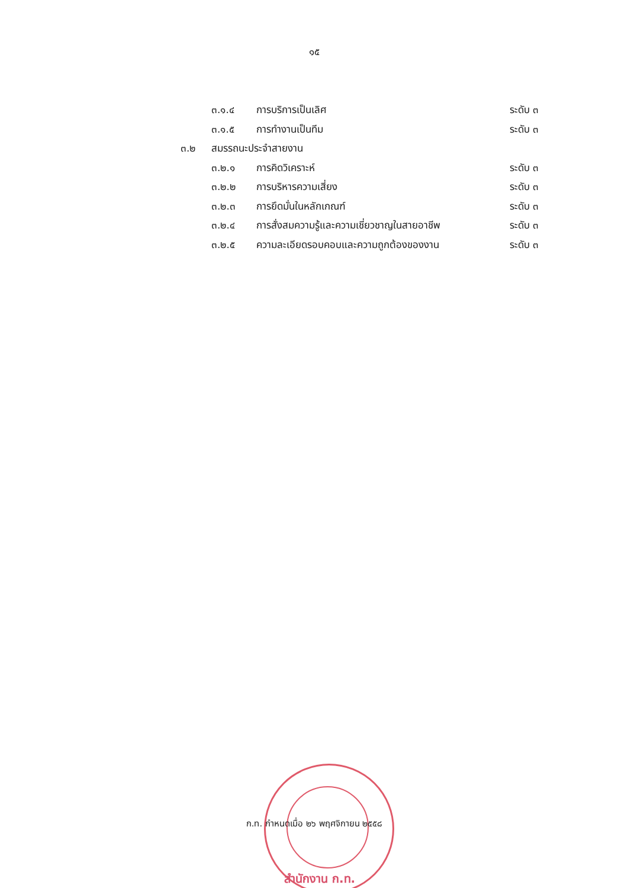๑๕
๓.๑.๔ การบริการเป็นเลิศ ระดับ ๓
๓.๑.๕ การทำงานเป็นทีม ระดับ ๓
๓.๒ สมรรถนะประจำสายงาน
๓.๒.๑ การคิดวิเคราะห์ ระดับ ๓
๓.๒.๒ การบริหารความเสี่ยง ระดับ ๓
๓.๒.๓ การยึดมั่นในหลักเกณฑ์ ระดับ ๓
๓.๒.๔ การสั่งสมความรู้และความเชี่ยวชาญในสายอาชีพ ระดับ ๓
๓.๒.๕ ความละเอียดรอบคอบและความถูกต้องของงาน ระดับ ๓
ก.ท. กำหนดเมื่อ ๒๖ พฤศจิกายน ๒๕๕๘
สำนักงาน ก.ท.